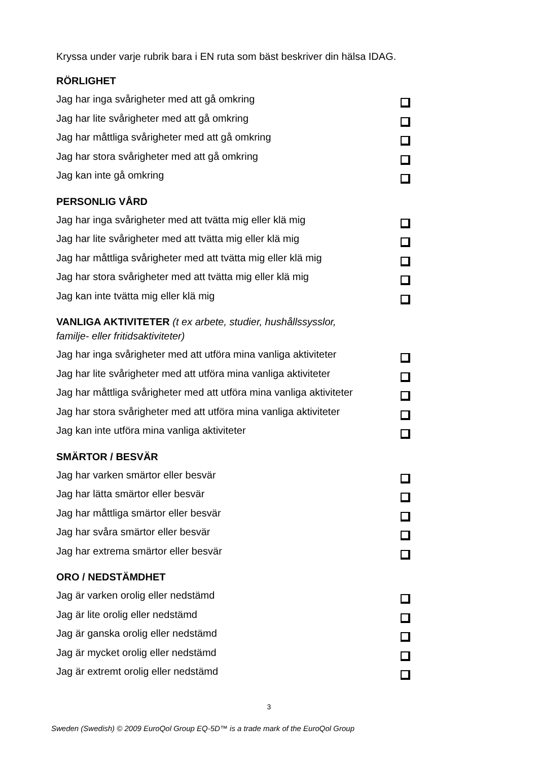Kryssa under varje rubrik bara i EN ruta som bäst beskriver din hälsa IDAG.
RÖRLIGHET
Jag har inga svårigheter med att gå omkring
Jag har lite svårigheter med att gå omkring
Jag har måttliga svårigheter med att gå omkring
Jag har stora svårigheter med att gå omkring
Jag kan inte gå omkring
PERSONLIG VÅRD
Jag har inga svårigheter med att tvätta mig eller klä mig
Jag har lite svårigheter med att tvätta mig eller klä mig
Jag har måttliga svårigheter med att tvätta mig eller klä mig
Jag har stora svårigheter med att tvätta mig eller klä mig
Jag kan inte tvätta mig eller klä mig
VANLIGA AKTIVITETER (t ex arbete, studier, hushållssysslor,
familje- eller fritidsaktiviteter)
Jag har inga svårigheter med att utföra mina vanliga aktiviteter
Jag har lite svårigheter med att utföra mina vanliga aktiviteter
Jag har måttliga svårigheter med att utföra mina vanliga aktiviteter
Jag har stora svårigheter med att utföra mina vanliga aktiviteter
Jag kan inte utföra mina vanliga aktiviteter
SMÄRTOR / BESVÄR
Jag har varken smärtor eller besvär
Jag har lätta smärtor eller besvär
Jag har måttliga smärtor eller besvär
Jag har svåra smärtor eller besvär
Jag har extrema smärtor eller besvär
ORO / NEDSTÄMDHET
Jag är varken orolig eller nedstämd
Jag är lite orolig eller nedstämd
Jag är ganska orolig eller nedstämd
Jag är mycket orolig eller nedstämd
Jag är extremt orolig eller nedstämd
3
Sweden (Swedish) © 2009 EuroQol Group EQ-5D™ is a trade mark of the EuroQol Group